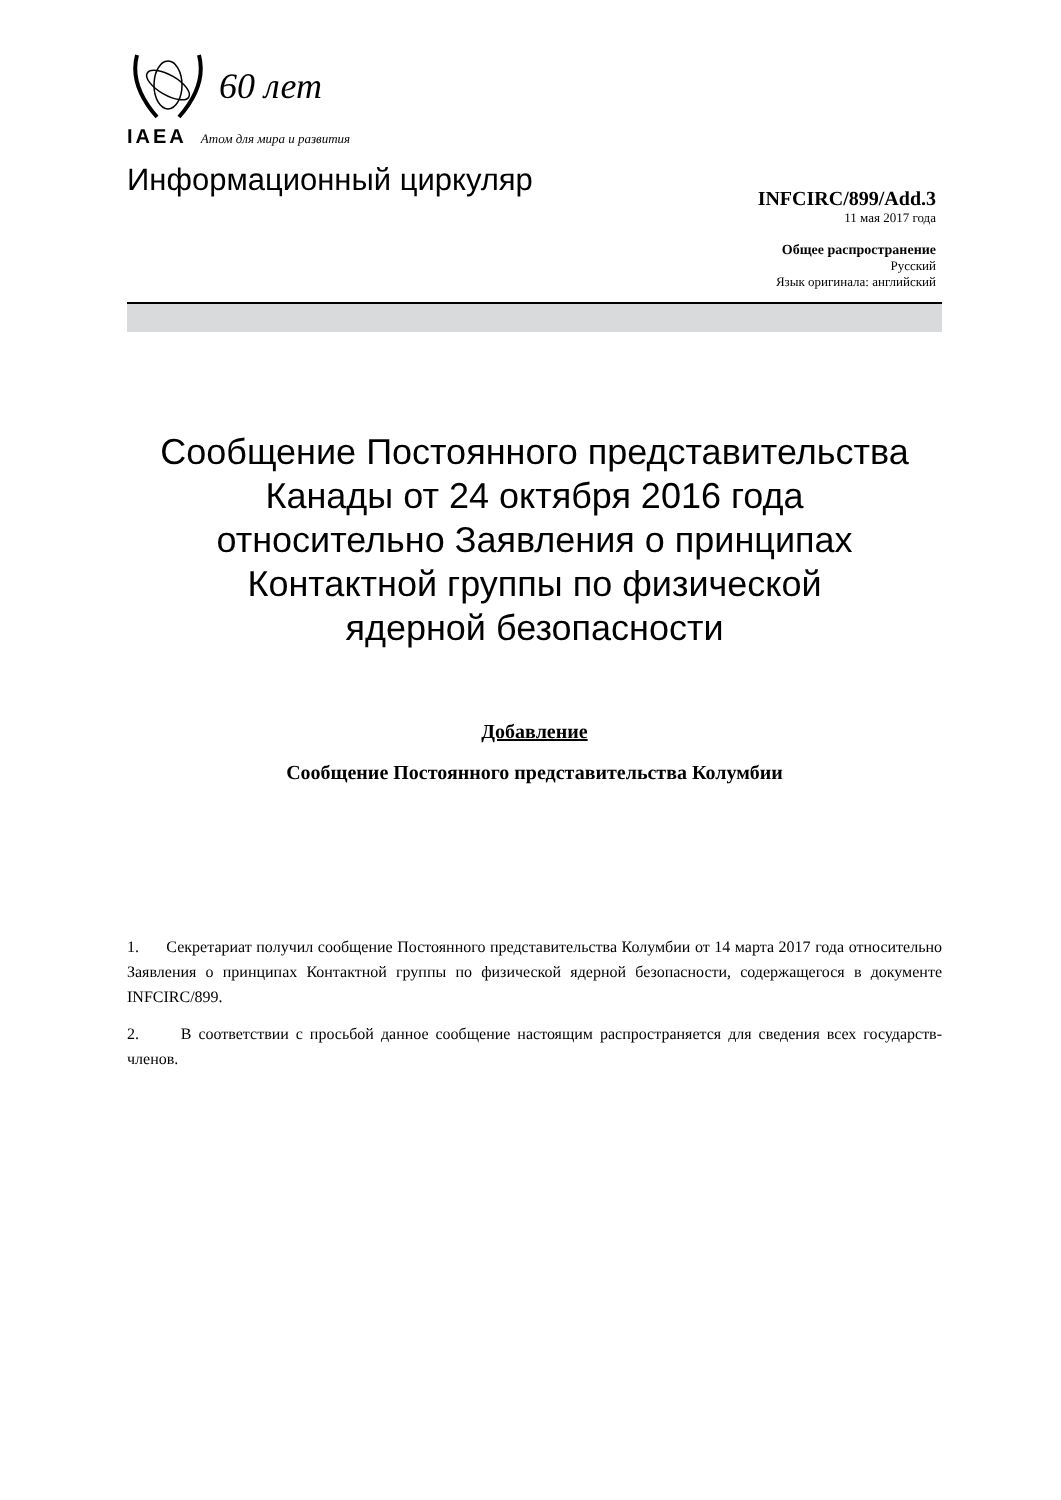60 лет
IAEA Атом для мира и развития
Информационный циркуляр
INFCIRC/899/Add.3
11 мая 2017 года
Общее распространение
Русский
Язык оригинала: английский
Сообщение Постоянного представительства
Канады от 24 октября 2016 года
относительно Заявления о принципах
Контактной группы по физической
ядерной безопасности
Добавление
Сообщение Постоянного представительства Колумбии
1. Секретариат получил сообщение Постоянного представительства Колумбии от 14 марта 2017 года относительно Заявления о принципах Контактной группы по физической ядерной безопасности, содержащегося в документе INFCIRC/899.
2. В соответствии с просьбой данное сообщение настоящим распространяется для сведения всех государств-членов.